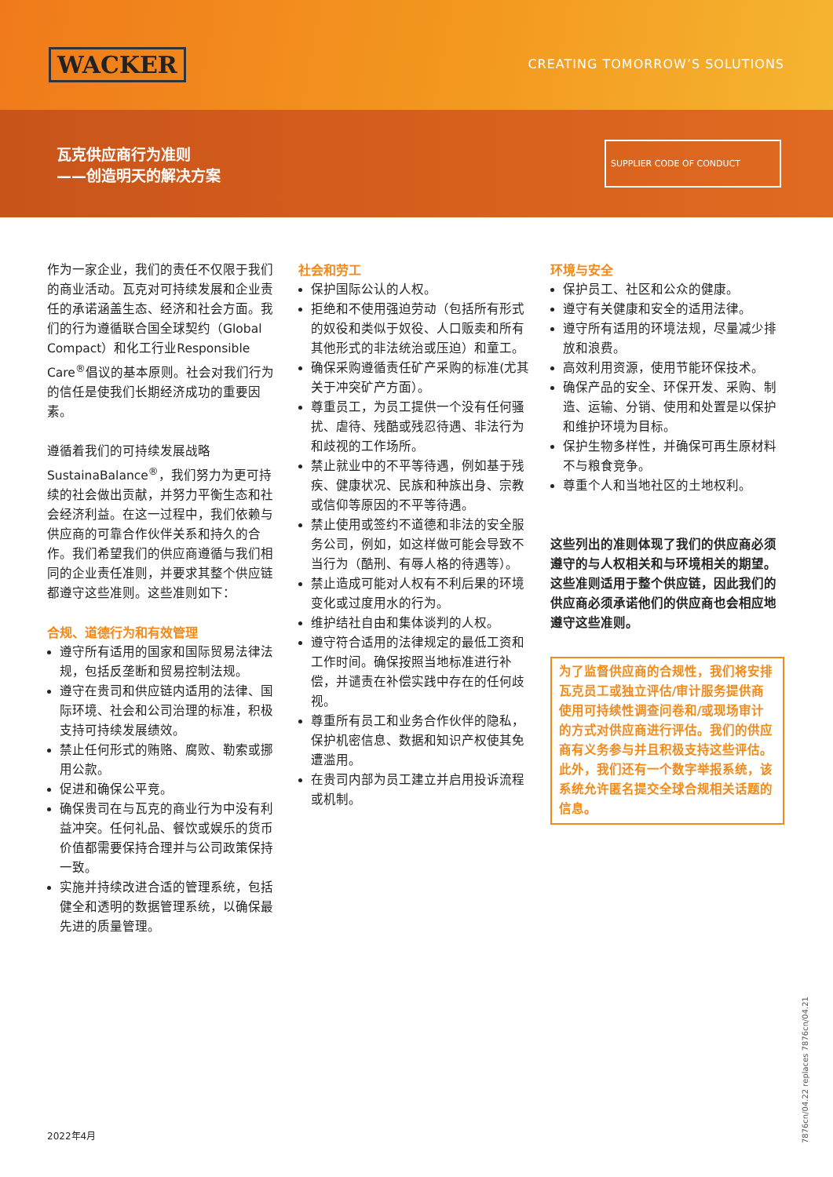WACKER CREATING TOMORROW’S SOLUTIONS
瓦克供应商行为准则
——创造明天的解决方案
SUPPLIER CODE OF CONDUCT
作为一家企业，我们的责任不仅限于我们的商业活动。瓦克对可持续发展和企业责任的承诺涵盖生态、经济和社会方面。我们的行为遵循联合国全球契约（Global Compact）和化工行业Responsible Care<sup>®</sup>倡议的基本原则。社会对我们行为的信任是使我们长期经济成功的重要因素。
遵循着我们的可持续发展战略SustainaBalance<sup>®</sup>，我们努力为更可持续的社会做出贡献，并努力平衡生态和社会经济利益。在这一过程中，我们依赖与供应商的可靠合作伙伴关系和持久的合作。我们希望我们的供应商遵循与我们相同的企业责任准则，并要求其整个供应链都遵守这些准则。这些准则如下：
合规、道德行为和有效管理
遵守所有适用的国家和国际贸易法律法规，包括反垄断和贸易控制法规。
遵守在贵司和供应链内适用的法律、国际环境、社会和公司治理的标准，积极支持可持续发展绩效。
禁止任何形式的贿赂、腐败、勒索或挪用公款。
促进和确保公平竞。
确保贵司在与瓦克的商业行为中没有利益冲突。任何礼品、餐饮或娱乐的货币价值都需要保持合理并与公司政策保持一致。
实施并持续改进合适的管理系统，包括健全和透明的数据管理系统，以确保最先进的质量管理。
社会和劳工
保护国际公认的人权。
拒绝和不使用强迫劳动（包括所有形式的奴役和类似于奴役、人口贩卖和所有其他形式的非法统治或压迫）和童工。
确保采购遵循责任矿产采购的标准(尤其关于冲突矿产方面）。
尊重员工，为员工提供一个没有任何骚扰、虐待、残酷或残忍待遇、非法行为和歧视的工作场所。
禁止就业中的不平等待遇，例如基于残疾、健康状况、民族和种族出身、宗教或信仰等原因的不平等待遇。
禁止使用或签约不道德和非法的安全服务公司，例如，如这样做可能会导致不当行为（酷刑、有辱人格的待遇等）。
禁止造成可能对人权有不利后果的环境变化或过度用水的行为。
维护结社自由和集体谈判的人权。
遵守符合适用的法律规定的最低工资和工作时间。确保按照当地标准进行补偿，并谴责在补偿实践中存在的任何歧视。
尊重所有员工和业务合作伙伴的隐私，保护机密信息、数据和知识产权使其免遭滥用。
在贵司内部为员工建立并启用投诉流程或机制。
环境与安全
保护员工、社区和公众的健康。
遵守有关健康和安全的适用法律。
遵守所有适用的环境法规，尽量减少排放和浪费。
高效利用资源，使用节能环保技术。
确保产品的安全、环保开发、采购、制造、运输、分销、使用和处置是以保护和维护环境为目标。
保护生物多样性，并确保可再生原材料不与粮食竞争。
尊重个人和当地社区的土地权利。
这些列出的准则体现了我们的供应商必须遵守的与人权相关和与环境相关的期望。这些准则适用于整个供应链，因此我们的供应商必须承诺他们的供应商也会相应地遵守这些准则。
为了监督供应商的合规性，我们将安排瓦克员工或独立评估/审计服务提供商使用可持续性调查问卷和/或现场审计的方式对供应商进行评估。我们的供应商有义务参与并且积极支持这些评估。此外，我们还有一个数字举报系统，该系统允许匿名提交全球合规相关话题的信息。
2022年4月
7876cn/04.22 replaces 7876cn/04.21